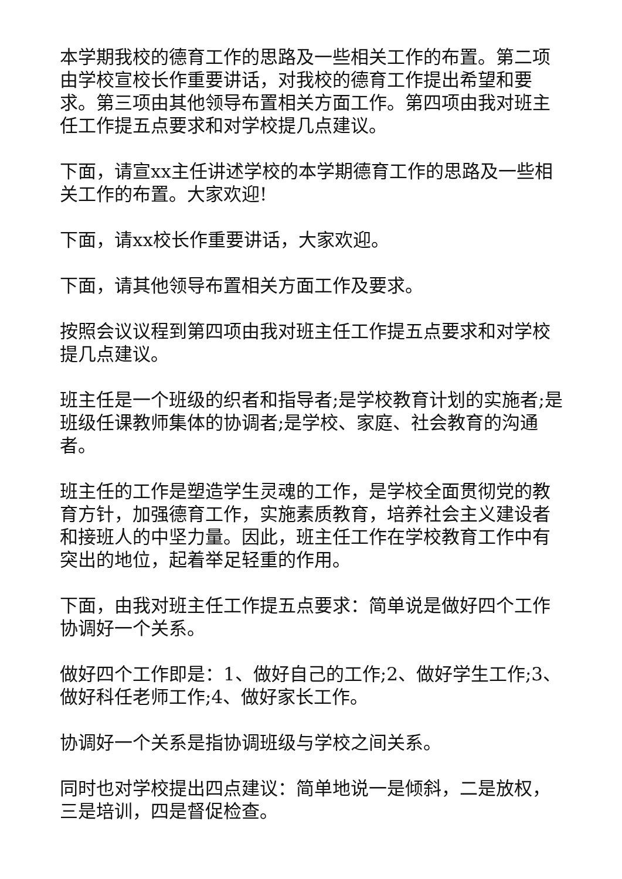本学期我校的德育工作的思路及一些相关工作的布置。第二项由学校宣校长作重要讲话，对我校的德育工作提出希望和要求。第三项由其他领导布置相关方面工作。第四项由我对班主任工作提五点要求和对学校提几点建议。
下面，请宣xx主任讲述学校的本学期德育工作的思路及一些相关工作的布置。大家欢迎!
下面，请xx校长作重要讲话，大家欢迎。
下面，请其他领导布置相关方面工作及要求。
按照会议议程到第四项由我对班主任工作提五点要求和对学校提几点建议。
班主任是一个班级的织者和指导者;是学校教育计划的实施者;是班级任课教师集体的协调者;是学校、家庭、社会教育的沟通者。
班主任的工作是塑造学生灵魂的工作，是学校全面贯彻党的教育方针，加强德育工作，实施素质教育，培养社会主义建设者和接班人的中坚力量。因此，班主任工作在学校教育工作中有突出的地位，起着举足轻重的作用。
下面，由我对班主任工作提五点要求：简单说是做好四个工作协调好一个关系。
做好四个工作即是：1、做好自己的工作;2、做好学生工作;3、做好科任老师工作;4、做好家长工作。
协调好一个关系是指协调班级与学校之间关系。
同时也对学校提出四点建议：简单地说一是倾斜，二是放权，三是培训，四是督促检查。